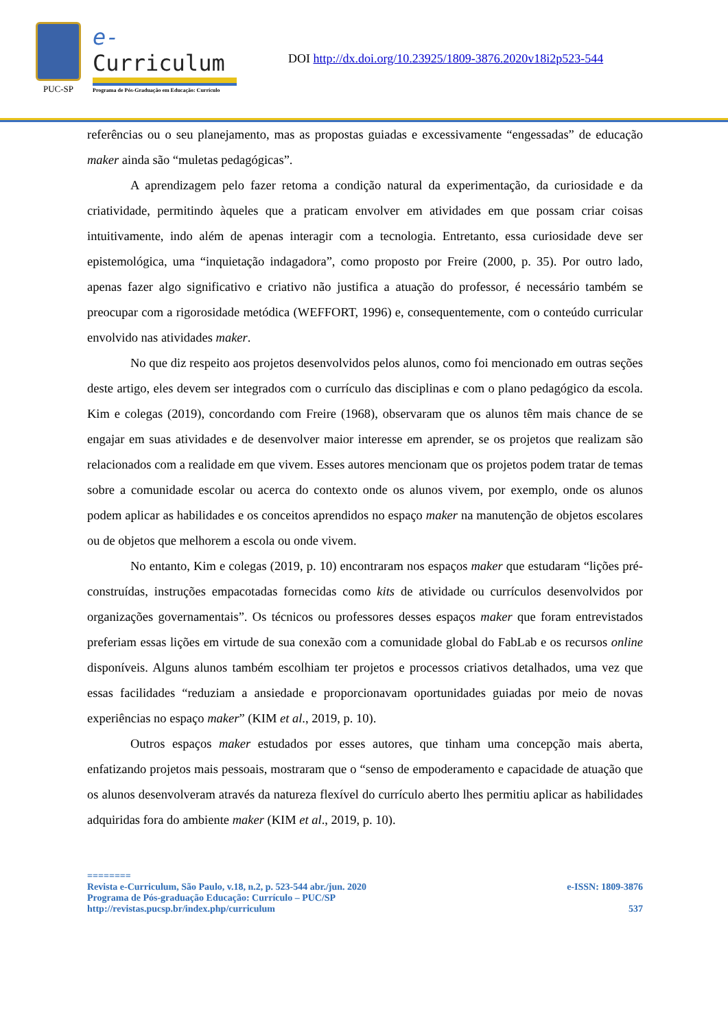PUC-SP
e-Curriculum
Programa de Pós-Graduação em Educação: Currículo
DOI http://dx.doi.org/10.23925/1809-3876.2020v18i2p523-544
referências ou o seu planejamento, mas as propostas guiadas e excessivamente “engessadas” de educação maker ainda são “muletas pedagógicas”.
A aprendizagem pelo fazer retoma a condição natural da experimentação, da curiosidade e da criatividade, permitindo àqueles que a praticam envolver em atividades em que possam criar coisas intuitivamente, indo além de apenas interagir com a tecnologia. Entretanto, essa curiosidade deve ser epistemológica, uma “inquietação indagadora”, como proposto por Freire (2000, p. 35). Por outro lado, apenas fazer algo significativo e criativo não justifica a atuação do professor, é necessário também se preocupar com a rigorosidade metódica (WEFFORT, 1996) e, consequentemente, com o conteúdo curricular envolvido nas atividades maker.
No que diz respeito aos projetos desenvolvidos pelos alunos, como foi mencionado em outras seções deste artigo, eles devem ser integrados com o currículo das disciplinas e com o plano pedagógico da escola. Kim e colegas (2019), concordando com Freire (1968), observaram que os alunos têm mais chance de se engajar em suas atividades e de desenvolver maior interesse em aprender, se os projetos que realizam são relacionados com a realidade em que vivem. Esses autores mencionam que os projetos podem tratar de temas sobre a comunidade escolar ou acerca do contexto onde os alunos vivem, por exemplo, onde os alunos podem aplicar as habilidades e os conceitos aprendidos no espaço maker na manutenção de objetos escolares ou de objetos que melhorem a escola ou onde vivem.
No entanto, Kim e colegas (2019, p. 10) encontraram nos espaços maker que estudaram “lições pré-construídas, instruções empacotadas fornecidas como kits de atividade ou currículos desenvolvidos por organizações governamentais”. Os técnicos ou professores desses espaços maker que foram entrevistados preferiam essas lições em virtude de sua conexão com a comunidade global do FabLab e os recursos online disponíveis. Alguns alunos também escolhiam ter projetos e processos criativos detalhados, uma vez que essas facilidades “reduziam a ansiedade e proporcionavam oportunidades guiadas por meio de novas experiências no espaço maker” (KIM et al., 2019, p. 10).
Outros espaços maker estudados por esses autores, que tinham uma concepção mais aberta, enfatizando projetos mais pessoais, mostraram que o “senso de empoderamento e capacidade de atuação que os alunos desenvolveram através da natureza flexível do currículo aberto lhes permitiu aplicar as habilidades adquiridas fora do ambiente maker (KIM et al., 2019, p. 10).
========
Revista e-Curriculum, São Paulo, v.18, n.2, p. 523-544 abr./jun. 2020 e-ISSN: 1809-3876
Programa de Pós-graduação Educação: Currículo – PUC/SP
http://revistas.pucsp.br/index.php/curriculum 537